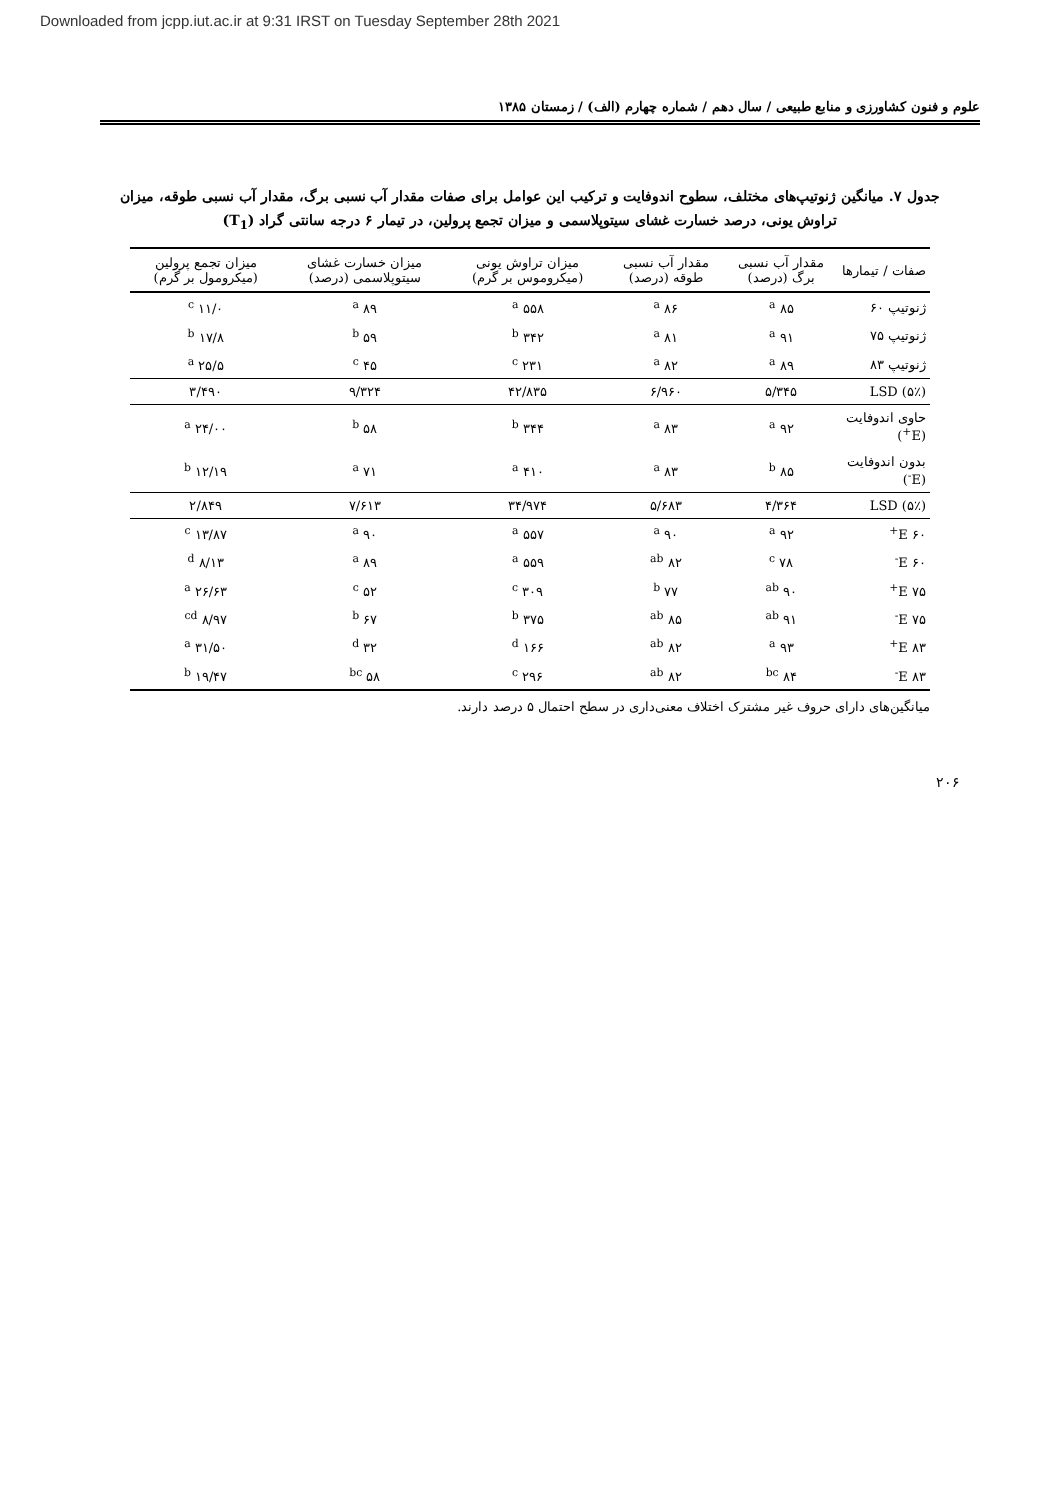Downloaded from jcpp.iut.ac.ir at 9:31 IRST on Tuesday September 28th 2021
علوم و فنون کشاورزی و منابع طبیعی / سال دهم / شماره چهارم (الف) / زمستان ۱۳۸۵
جدول ۷. میانگین ژنوتیپ‌های مختلف، سطوح اندوفایت و ترکیب این عوامل برای صفات مقدار آب نسبی برگ، مقدار آب نسبی طوقه، میزان تراوش یونی، درصد خسارت غشای سیتوپلاسمی و میزان تجمع پرولین، در تیمار ۶ درجه سانتی گراد (T<sub>1</sub>)
| صفات / تیمارها | مقدار آب نسبی برگ (درصد) | مقدار آب نسبی طوقه (درصد) | میزان تراوش یونی (میکروموس بر گرم) | میزان خسارت غشای سیتوپلاسمی (درصد) | میزان تجمع پرولین (میکرومول بر گرم) |
| --- | --- | --- | --- | --- | --- |
| ژنوتیپ ۶۰ | ۸۵ <sup>a</sup> | ۸۶ <sup>a</sup> | ۵۵۸ <sup>a</sup> | ۸۹ <sup>a</sup> | ۱۱/۰ <sup>c</sup> |
| ژنوتیپ ۷۵ | ۹۱ <sup>a</sup> | ۸۱ <sup>a</sup> | ۳۴۲ <sup>b</sup> | ۵۹ <sup>b</sup> | ۱۷/۸ <sup>b</sup> |
| ژنوتیپ ۸۳ | ۸۹ <sup>a</sup> | ۸۲ <sup>a</sup> | ۲۳۱ <sup>c</sup> | ۴۵ <sup>c</sup> | ۲۵/۵ <sup>a</sup> |
| LSD (۵٪) | ۵/۳۴۵ | ۶/۹۶۰ | ۴۲/۸۳۵ | ۹/۳۲۴ | ۳/۴۹۰ |
| حاوی اندوفایت (E<sup>+</sup>) | ۹۲ <sup>a</sup> | ۸۳ <sup>a</sup> | ۳۴۴ <sup>b</sup> | ۵۸ <sup>b</sup> | ۲۴/۰۰ <sup>a</sup> |
| بدون اندوفایت (E<sup>-</sup>) | ۸۵ <sup>b</sup> | ۸۳ <sup>a</sup> | ۴۱۰ <sup>a</sup> | ۷۱ <sup>a</sup> | ۱۲/۱۹ <sup>b</sup> |
| LSD (۵٪) | ۴/۳۶۴ | ۵/۶۸۳ | ۳۴/۹۷۴ | ۷/۶۱۳ | ۲/۸۴۹ |
| ۶۰ E<sup>+</sup> | ۹۲ <sup>a</sup> | ۹۰ <sup>a</sup> | ۵۵۷ <sup>a</sup> | ۹۰ <sup>a</sup> | ۱۳/۸۷ <sup>c</sup> |
| ۶۰ E<sup>-</sup> | ۷۸ <sup>c</sup> | ۸۲ <sup>ab</sup> | ۵۵۹ <sup>a</sup> | ۸۹ <sup>a</sup> | ۸/۱۳ <sup>d</sup> |
| ۷۵ E<sup>+</sup> | ۹۰ <sup>ab</sup> | ۷۷ <sup>b</sup> | ۳۰۹ <sup>c</sup> | ۵۲ <sup>c</sup> | ۲۶/۶۳ <sup>a</sup> |
| ۷۵ E<sup>-</sup> | ۹۱ <sup>ab</sup> | ۸۵ <sup>ab</sup> | ۳۷۵ <sup>b</sup> | ۶۷ <sup>b</sup> | ۸/۹۷ <sup>cd</sup> |
| ۸۳ E<sup>+</sup> | ۹۳ <sup>a</sup> | ۸۲ <sup>ab</sup> | ۱۶۶ <sup>d</sup> | ۳۲ <sup>d</sup> | ۳۱/۵۰ <sup>a</sup> |
| ۸۳ E<sup>-</sup> | ۸۴ <sup>bc</sup> | ۸۲ <sup>ab</sup> | ۲۹۶ <sup>c</sup> | ۵۸ <sup>bc</sup> | ۱۹/۴۷ <sup>b</sup> |
میانگین‌های دارای حروف غیر مشترک اختلاف معنی‌داری در سطح احتمال ۵ درصد دارند.
۲۰۶